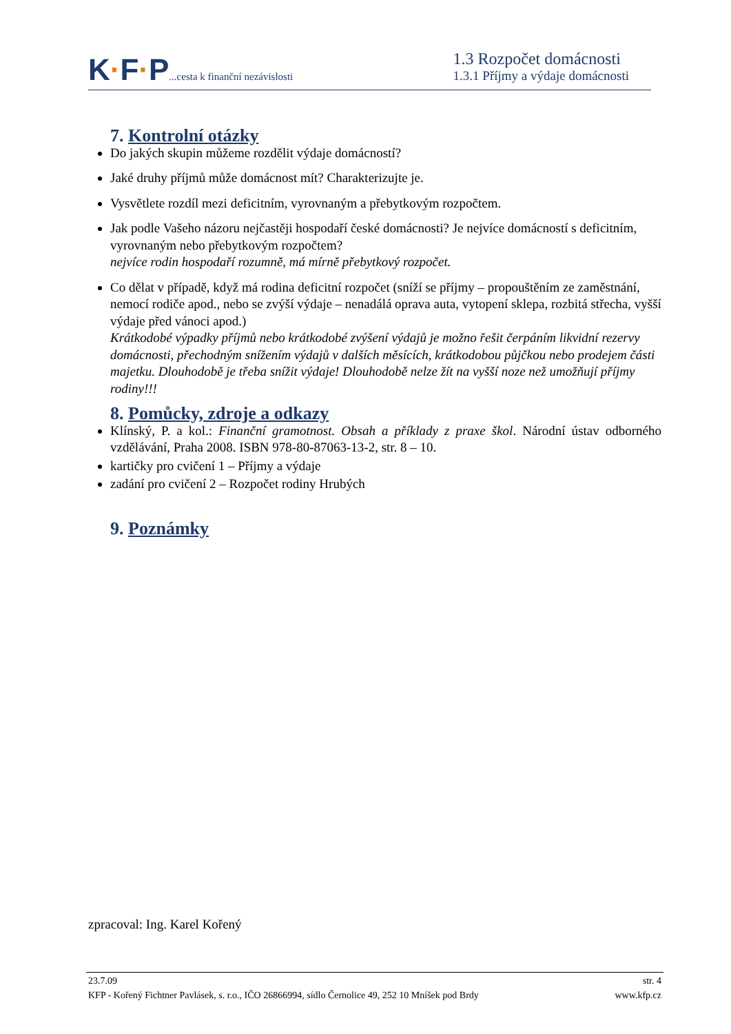K·F·P...cesta k finanční nezávislosti
1.3 Rozpočet domácnosti
1.3.1 Příjmy a výdaje domácnosti
7. Kontrolní otázky
Do jakých skupin můžeme rozdělit výdaje domácností?
Jaké druhy příjmů může domácnost mít? Charakterizujte je.
Vysvětlete rozdíl mezi deficitním, vyrovnaným a přebytkovým rozpočtem.
Jak podle Vašeho názoru nejčastěji hospodaří české domácnosti? Je nejvíce domácností s deficitním, vyrovnaným nebo přebytkovým rozpočtem?
nejvíce rodin hospodaří rozumně, má mírně přebytkový rozpočet.
Co dělat v případě, když má rodina deficitní rozpočet (sníží se příjmy – propouštěním ze zaměstnání, nemocí rodiče apod., nebo se zvýší výdaje – nenadálá oprava auta, vytopení sklepa, rozbitá střecha, vyšší výdaje před vánoci apod.)
Krátkodobé výpadky příjmů nebo krátkodobé zvýšení výdajů je možno řešit čerpáním likvidní rezervy domácnosti, přechodným snížením výdajů v dalších měsících, krátkodobou půjčkou nebo prodejem části majetku. Dlouhodobě je třeba snížit výdaje! Dlouhodobě nelze žít na vyšší noze než umožňují příjmy rodiny!!!
8. Pomůcky, zdroje a odkazy
Klínský, P. a kol.: Finanční gramotnost. Obsah a příklady z praxe škol. Národní ústav odborného vzdělávání, Praha 2008. ISBN 978-80-87063-13-2, str. 8 – 10.
kartičky pro cvičení 1 – Příjmy a výdaje
zadání pro cvičení 2 – Rozpočet rodiny Hrubých
9. Poznámky
zpracoval: Ing. Karel Kořený
23.7.09 str. 4
KFP - Kořený Fichtner Pavlásek, s. r.o., IČO 26866994, sídlo Černolice 49, 252 10 Mníšek pod Brdy www.kfp.cz